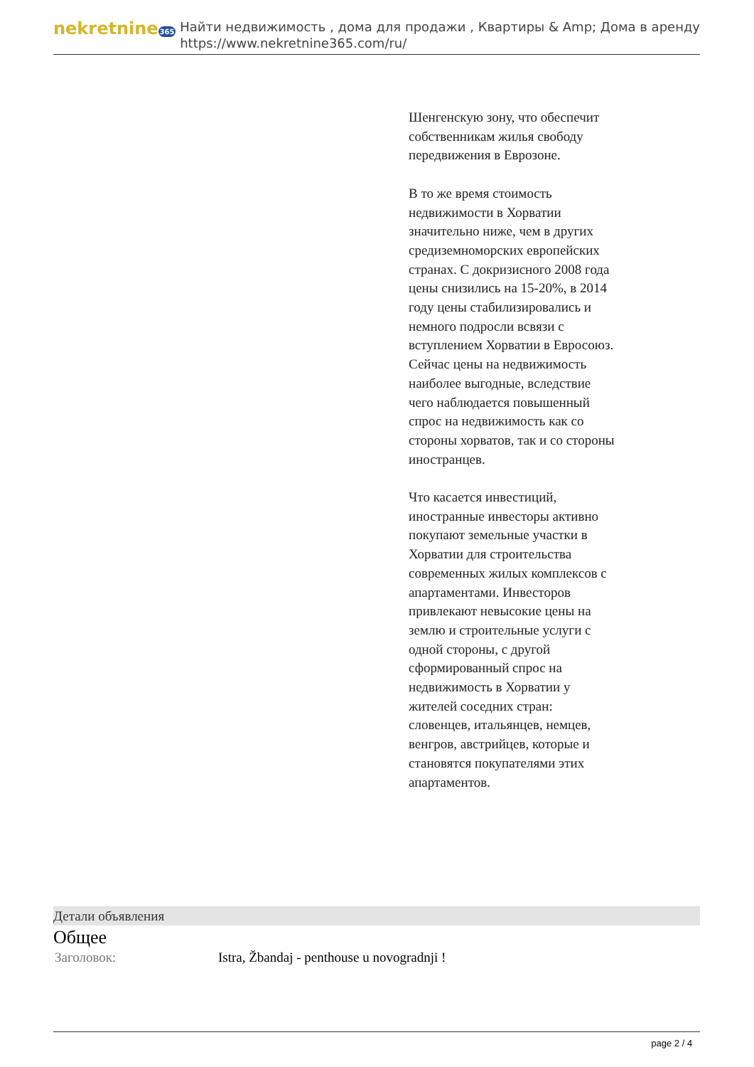nekretnine365
Найти недвижимость , дома для продажи , Квартиры & Amp; Дома в аренду
https://www.nekretnine365.com/ru/
Шенгенскую зону, что обеспечит собственникам жилья свободу передвижения в Еврозоне.
В то же время стоимость недвижимости в Хорватии значительно ниже, чем в других средиземноморских европейских странах. С докризисного 2008 года цены снизились на 15-20%, в 2014 году цены стабилизировались и немного подросли всвязи с вступлением Хорватии в Евросоюз. Сейчас цены на недвижимость наиболее выгодные, вследствие чего наблюдается повышенный спрос на недвижимость как со стороны хорватов, так и со стороны иностранцев.
Что касается инвестиций, иностранные инвесторы активно покупают земельные участки в Хорватии для строительства современных жилых комплексов с апартаментами. Инвесторов привлекают невысокие цены на землю и строительные услуги с одной стороны, с другой сформированный спрос на недвижимость в Хорватии у жителей соседних стран: словенцев, итальянцев, немцев, венгров, австрийцев, которые и становятся покупателями этих апартаментов.
Детали объявления
Общее
| Заголовок: | Istra, Žbandaj - penthouse u novogradnji ! |
page 2 / 4